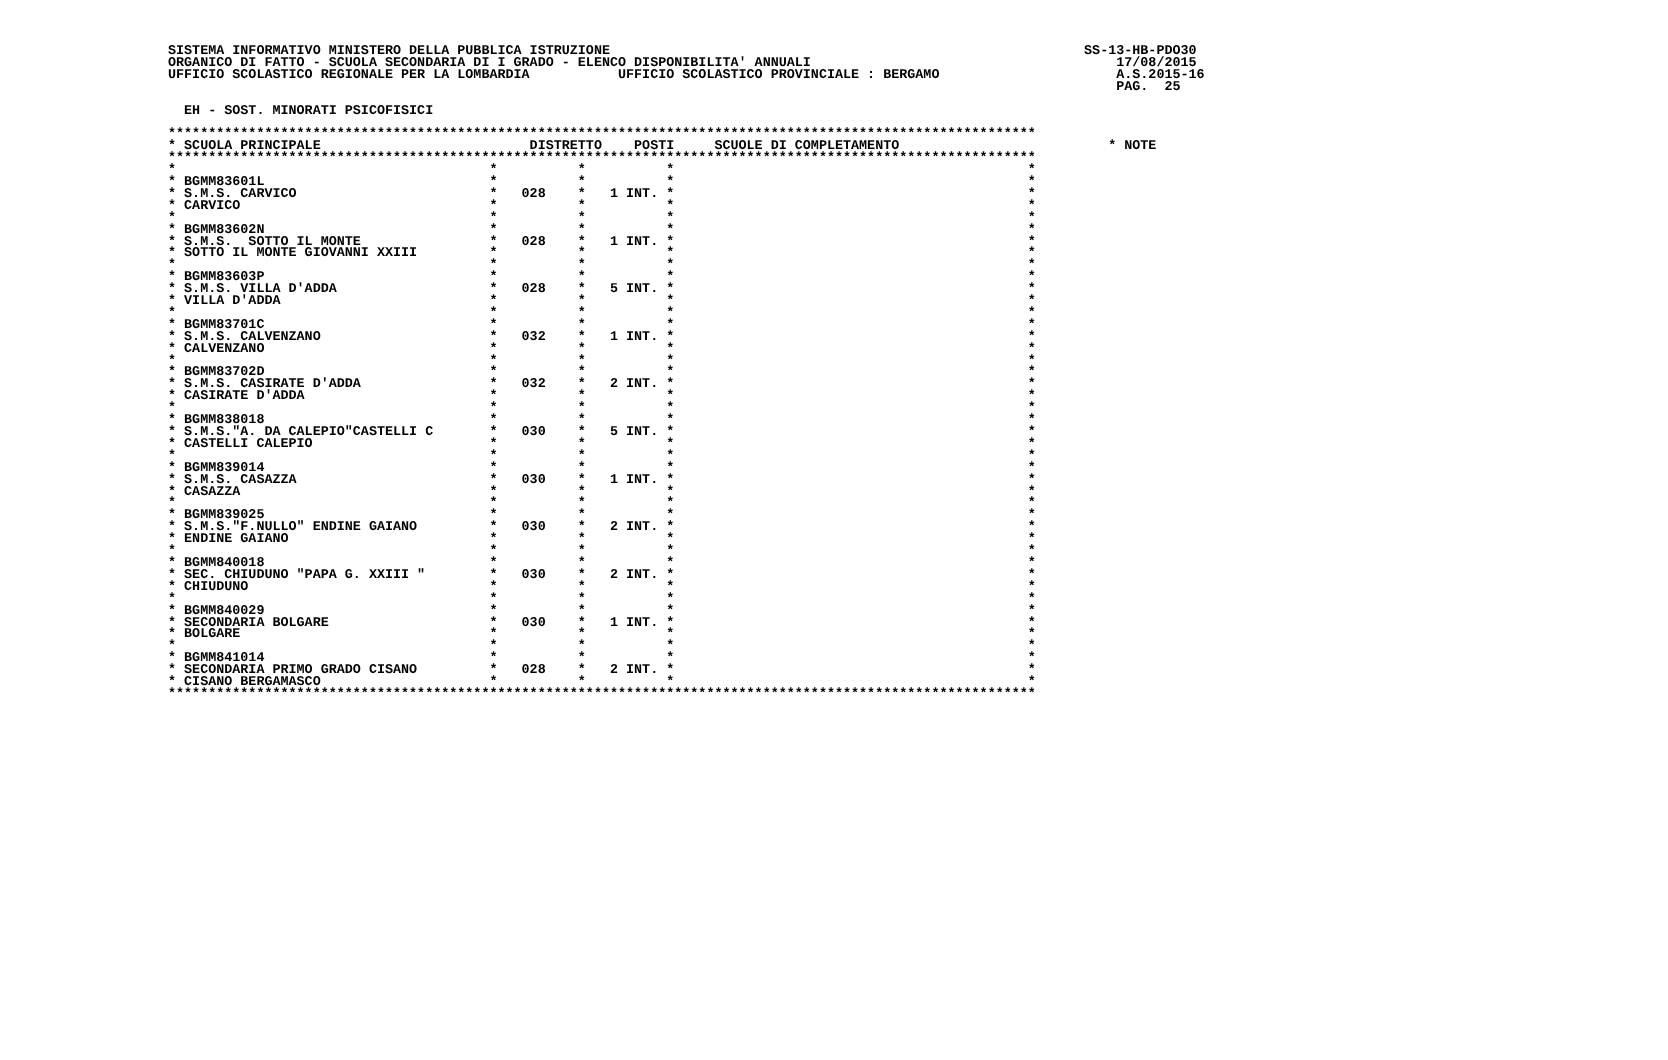SISTEMA INFORMATIVO MINISTERO DELLA PUBBLICA ISTRUZIONE                                                           SS-13-HB-PDO30
ORGANICO DI FATTO - SCUOLA SECONDARIA DI I GRADO - ELENCO DISPONIBILITA' ANNUALI                                      17/08/2015
UFFICIO SCOLASTICO REGIONALE PER LA LOMBARDIA           UFFICIO SCOLASTICO PROVINCIALE : BERGAMO                      A.S.2015-16
                                                                                                                      PAG.  25

  EH - SOST. MINORATI PSICOFISICI

************************************************************************************************************
* SCUOLA PRINCIPALE                          DISTRETTO    POSTI     SCUOLE DI COMPLETAMENTO                          * NOTE
************************************************************************************************************
*                                       *          *          *                                            *
* BGMM83601L                            *          *          *                                            *
* S.M.S. CARVICO                        *   028    *   1 INT. *                                            *
* CARVICO                               *          *          *                                            *
*                                       *          *          *                                            *
* BGMM83602N                            *          *          *                                            *
* S.M.S.  SOTTO IL MONTE                *   028    *   1 INT. *                                            *
* SOTTO IL MONTE GIOVANNI XXIII         *          *          *                                            *
*                                       *          *          *                                            *
* BGMM83603P                            *          *          *                                            *
* S.M.S. VILLA D'ADDA                   *   028    *   5 INT. *                                            *
* VILLA D'ADDA                          *          *          *                                            *
*                                       *          *          *                                            *
* BGMM83701C                            *          *          *                                            *
* S.M.S. CALVENZANO                     *   032    *   1 INT. *                                            *
* CALVENZANO                            *          *          *                                            *
*                                       *          *          *                                            *
* BGMM83702D                            *          *          *                                            *
* S.M.S. CASIRATE D'ADDA                *   032    *   2 INT. *                                            *
* CASIRATE D'ADDA                       *          *          *                                            *
*                                       *          *          *                                            *
* BGMM838018                            *          *          *                                            *
* S.M.S."A. DA CALEPIO"CASTELLI C       *   030    *   5 INT. *                                            *
* CASTELLI CALEPIO                      *          *          *                                            *
*                                       *          *          *                                            *
* BGMM839014                            *          *          *                                            *
* S.M.S. CASAZZA                        *   030    *   1 INT. *                                            *
* CASAZZA                               *          *          *                                            *
*                                       *          *          *                                            *
* BGMM839025                            *          *          *                                            *
* S.M.S."F.NULLO" ENDINE GAIANO         *   030    *   2 INT. *                                            *
* ENDINE GAIANO                         *          *          *                                            *
*                                       *          *          *                                            *
* BGMM840018                            *          *          *                                            *
* SEC. CHIUDUNO "PAPA G. XXIII "        *   030    *   2 INT. *                                            *
* CHIUDUNO                              *          *          *                                            *
*                                       *          *          *                                            *
* BGMM840029                            *          *          *                                            *
* SECONDARIA BOLGARE                    *   030    *   1 INT. *                                            *
* BOLGARE                               *          *          *                                            *
*                                       *          *          *                                            *
* BGMM841014                            *          *          *                                            *
* SECONDARIA PRIMO GRADO CISANO         *   028    *   2 INT. *                                            *
* CISANO BERGAMASCO                     *          *          *                                            *
************************************************************************************************************